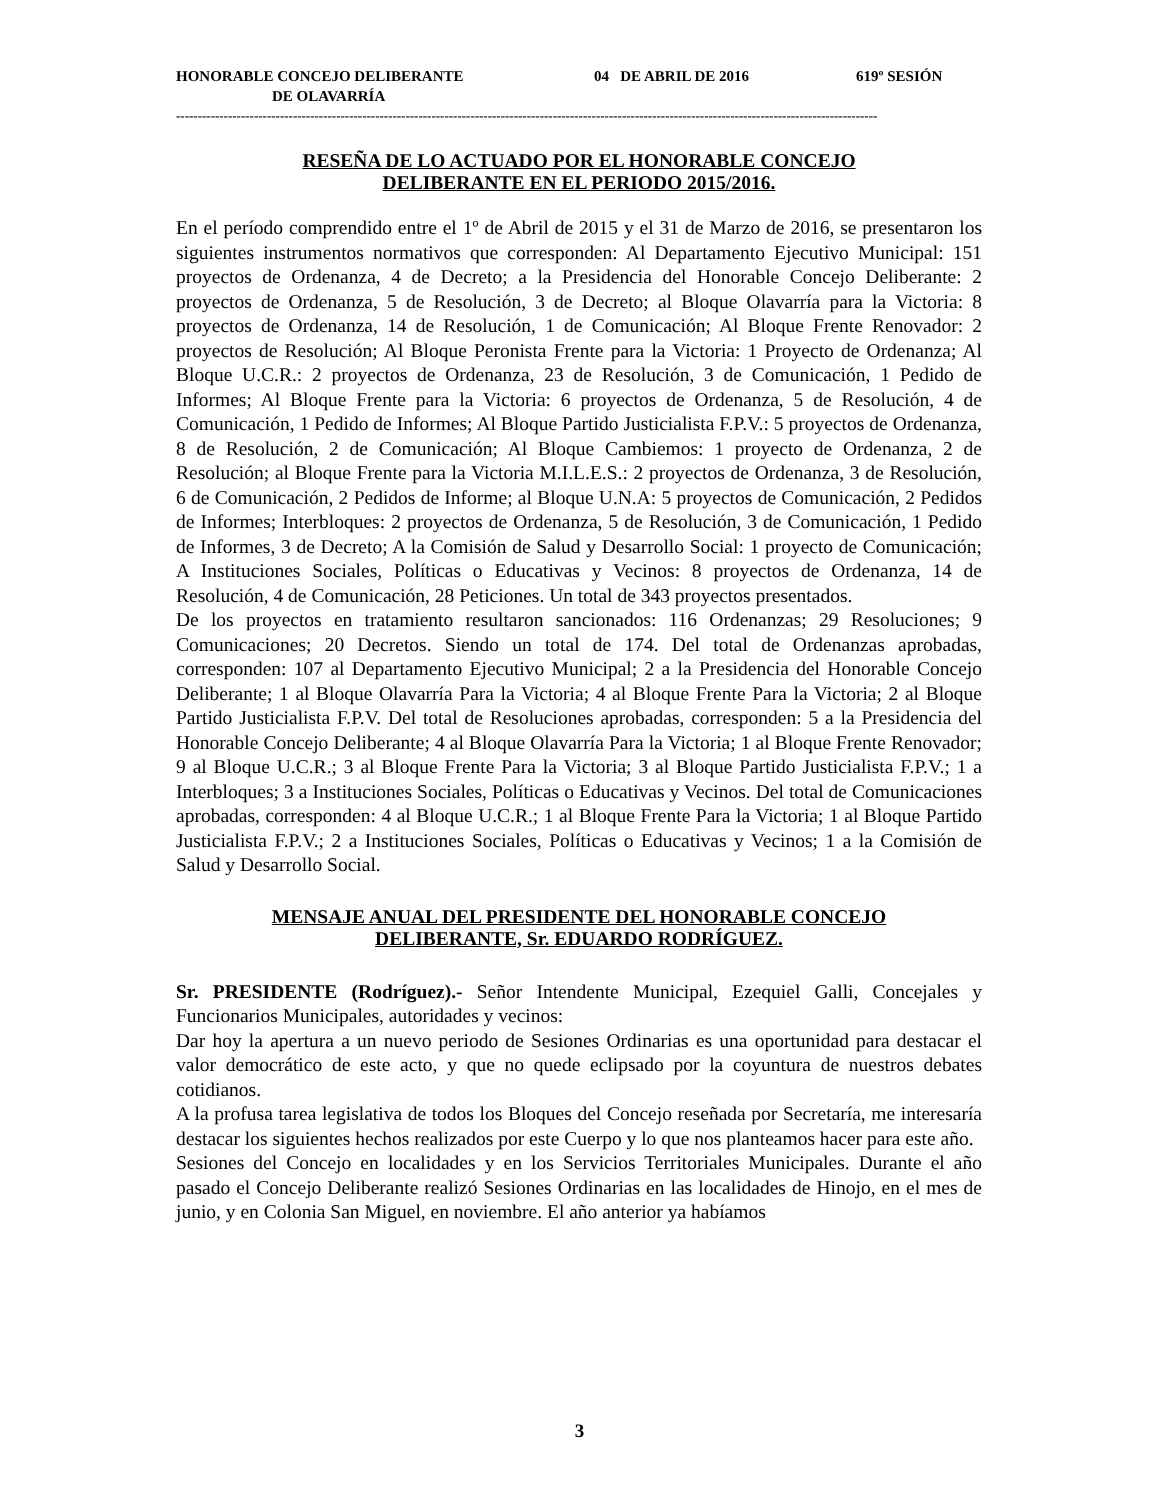HONORABLE CONCEJO DELIBERANTE 04 DE ABRIL DE 2016 619º SESIÓN
DE OLAVARRÍA
------------------------------------------------------------------------------------------------------------------------------------------------------------------
RESEÑA DE LO ACTUADO POR EL HONORABLE CONCEJO
DELIBERANTE EN EL PERIODO 2015/2016.
En el período comprendido entre el 1º de Abril de 2015 y el 31 de Marzo de 2016, se presentaron los siguientes instrumentos normativos que corresponden: Al Departamento Ejecutivo Municipal: 151 proyectos de Ordenanza, 4 de Decreto; a la Presidencia del Honorable Concejo Deliberante: 2 proyectos de Ordenanza, 5 de Resolución, 3 de Decreto; al Bloque Olavarría para la Victoria: 8 proyectos de Ordenanza, 14 de Resolución, 1 de Comunicación; Al Bloque Frente Renovador: 2 proyectos de Resolución; Al Bloque Peronista Frente para la Victoria: 1 Proyecto de Ordenanza; Al Bloque U.C.R.: 2 proyectos de Ordenanza, 23 de Resolución, 3 de Comunicación, 1 Pedido de Informes; Al Bloque Frente para la Victoria: 6 proyectos de Ordenanza, 5 de Resolución, 4 de Comunicación, 1 Pedido de Informes; Al Bloque Partido Justicialista F.P.V.: 5 proyectos de Ordenanza, 8 de Resolución, 2 de Comunicación; Al Bloque Cambiemos: 1 proyecto de Ordenanza, 2 de Resolución; al Bloque Frente para la Victoria M.I.L.E.S.: 2 proyectos de Ordenanza, 3 de Resolución, 6 de Comunicación, 2 Pedidos de Informe; al Bloque U.N.A: 5 proyectos de Comunicación, 2 Pedidos de Informes; Interbloques: 2 proyectos de Ordenanza, 5 de Resolución, 3 de Comunicación, 1 Pedido de Informes, 3 de Decreto; A la Comisión de Salud y Desarrollo Social: 1 proyecto de Comunicación; A Instituciones Sociales, Políticas o Educativas y Vecinos: 8 proyectos de Ordenanza, 14 de Resolución, 4 de Comunicación, 28 Peticiones. Un total de 343 proyectos presentados.
De los proyectos en tratamiento resultaron sancionados: 116 Ordenanzas; 29 Resoluciones; 9 Comunicaciones; 20 Decretos. Siendo un total de 174. Del total de Ordenanzas aprobadas, corresponden: 107 al Departamento Ejecutivo Municipal; 2 a la Presidencia del Honorable Concejo Deliberante; 1 al Bloque Olavarría Para la Victoria; 4 al Bloque Frente Para la Victoria; 2 al Bloque Partido Justicialista F.P.V. Del total de Resoluciones aprobadas, corresponden: 5 a la Presidencia del Honorable Concejo Deliberante; 4 al Bloque Olavarría Para la Victoria; 1 al Bloque Frente Renovador; 9 al Bloque U.C.R.; 3 al Bloque Frente Para la Victoria; 3 al Bloque Partido Justicialista F.P.V.; 1 a Interbloques; 3 a Instituciones Sociales, Políticas o Educativas y Vecinos. Del total de Comunicaciones aprobadas, corresponden: 4 al Bloque U.C.R.; 1 al Bloque Frente Para la Victoria; 1 al Bloque Partido Justicialista F.P.V.; 2 a Instituciones Sociales, Políticas o Educativas y Vecinos; 1 a la Comisión de Salud y Desarrollo Social.
MENSAJE ANUAL DEL PRESIDENTE DEL HONORABLE CONCEJO
DELIBERANTE, Sr. EDUARDO RODRÍGUEZ.
Sr. PRESIDENTE (Rodríguez).- Señor Intendente Municipal, Ezequiel Galli, Concejales y Funcionarios Municipales, autoridades y vecinos:
Dar hoy la apertura a un nuevo periodo de Sesiones Ordinarias es una oportunidad para destacar el valor democrático de este acto, y que no quede eclipsado por la coyuntura de nuestros debates cotidianos.
A la profusa tarea legislativa de todos los Bloques del Concejo reseñada por Secretaría, me interesaría destacar los siguientes hechos realizados por este Cuerpo y lo que nos planteamos hacer para este año.
Sesiones del Concejo en localidades y en los Servicios Territoriales Municipales. Durante el año pasado el Concejo Deliberante realizó Sesiones Ordinarias en las localidades de Hinojo, en el mes de junio, y en Colonia San Miguel, en noviembre. El año anterior ya habíamos
3